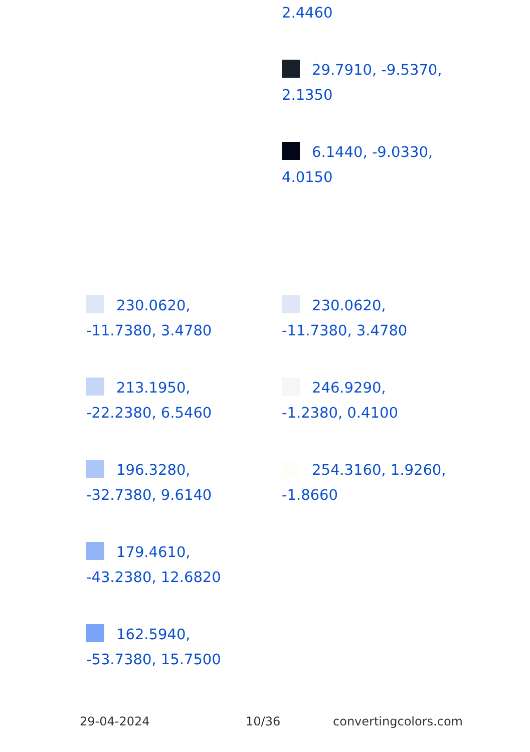2.4460
29.7910, -9.5370, 2.1350
6.1440, -9.0330, 4.0150
230.0620, -11.7380, 3.4780
230.0620, -11.7380, 3.4780
213.1950, -22.2380, 6.5460
246.9290, -1.2380, 0.4100
196.3280, -32.7380, 9.6140
254.3160, 1.9260, -1.8660
179.4610, -43.2380, 12.6820
162.5940, -53.7380, 15.7500
29-04-2024 10/36 convertingcolors.com